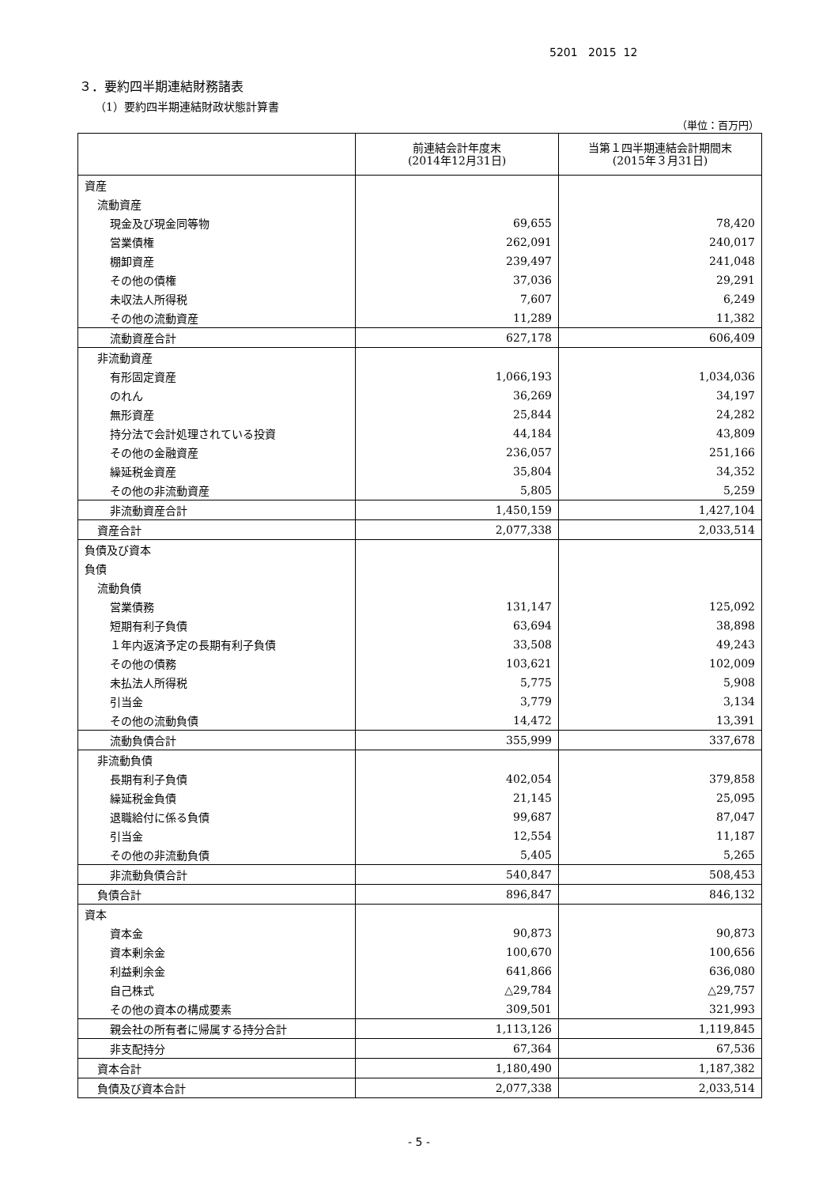5201 2015 12
３．要約四半期連結財務諸表
（1）要約四半期連結財政状態計算書
（単位：百万円）
| | 前連結会計年度末 (2014年12月31日) | 当第１四半期連結会計期間末 (2015年３月31日) |
| --- | --- | --- |
| 資産 | | |
| 流動資産 | | |
| 現金及び現金同等物 | 69,655 | 78,420 |
| 営業債権 | 262,091 | 240,017 |
| 棚卸資産 | 239,497 | 241,048 |
| その他の債権 | 37,036 | 29,291 |
| 未収法人所得税 | 7,607 | 6,249 |
| その他の流動資産 | 11,289 | 11,382 |
| 流動資産合計 | 627,178 | 606,409 |
| 非流動資産 | | |
| 有形固定資産 | 1,066,193 | 1,034,036 |
| のれん | 36,269 | 34,197 |
| 無形資産 | 25,844 | 24,282 |
| 持分法で会計処理されている投資 | 44,184 | 43,809 |
| その他の金融資産 | 236,057 | 251,166 |
| 繰延税金資産 | 35,804 | 34,352 |
| その他の非流動資産 | 5,805 | 5,259 |
| 非流動資産合計 | 1,450,159 | 1,427,104 |
| 資産合計 | 2,077,338 | 2,033,514 |
| 負債及び資本 | | |
| 負債 | | |
| 流動負債 | | |
| 営業債務 | 131,147 | 125,092 |
| 短期有利子負債 | 63,694 | 38,898 |
| １年内返済予定の長期有利子負債 | 33,508 | 49,243 |
| その他の債務 | 103,621 | 102,009 |
| 未払法人所得税 | 5,775 | 5,908 |
| 引当金 | 3,779 | 3,134 |
| その他の流動負債 | 14,472 | 13,391 |
| 流動負債合計 | 355,999 | 337,678 |
| 非流動負債 | | |
| 長期有利子負債 | 402,054 | 379,858 |
| 繰延税金負債 | 21,145 | 25,095 |
| 退職給付に係る負債 | 99,687 | 87,047 |
| 引当金 | 12,554 | 11,187 |
| その他の非流動負債 | 5,405 | 5,265 |
| 非流動負債合計 | 540,847 | 508,453 |
| 負債合計 | 896,847 | 846,132 |
| 資本 | | |
| 資本金 | 90,873 | 90,873 |
| 資本剰余金 | 100,670 | 100,656 |
| 利益剰余金 | 641,866 | 636,080 |
| 自己株式 | △29,784 | △29,757 |
| その他の資本の構成要素 | 309,501 | 321,993 |
| 親会社の所有者に帰属する持分合計 | 1,113,126 | 1,119,845 |
| 非支配持分 | 67,364 | 67,536 |
| 資本合計 | 1,180,490 | 1,187,382 |
| 負債及び資本合計 | 2,077,338 | 2,033,514 |
- 5 -